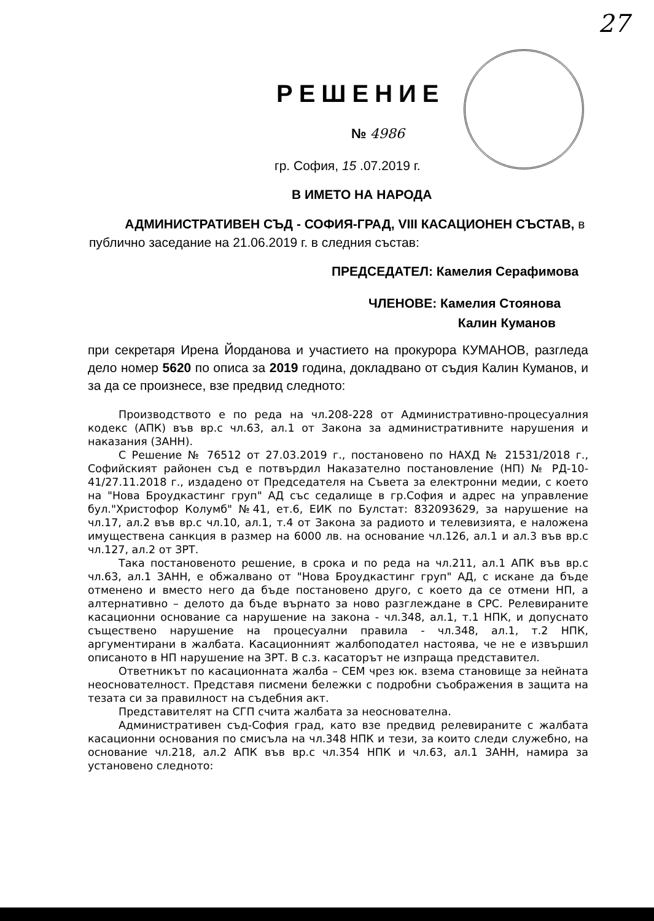27
РЕШЕНИЕ
№ 4986
гр. София, 15 .07.2019 г.
В ИМЕТО НА НАРОДА
АДМИНИСТРАТИВЕН СЪД - СОФИЯ-ГРАД, VIII КАСАЦИОНЕН СЪСТАВ, в публично заседание на 21.06.2019 г. в следния състав:
ПРЕДСЕДАТЕЛ: Камелия Серафимова
ЧЛЕНОВЕ: Камелия Стоянова
Калин Куманов
при секретаря Ирена Йорданова и участието на прокурора КУМАНОВ, разгледа дело номер 5620 по описа за 2019 година, докладвано от съдия Калин Куманов, и за да се произнесе, взе предвид следното:
Производството е по реда на чл.208-228 от Административно-процесуалния кодекс (АПК) във вр.с чл.63, ал.1 от Закона за административните нарушения и наказания (ЗАНН).
С Решение № 76512 от 27.03.2019 г., постановено по НАХД № 21531/2018 г., Софийският районен съд е потвърдил Наказателно постановление (НП) № РД-10-41/27.11.2018 г., издадено от Председателя на Съвета за електронни медии, с което на "Нова Броудкастинг груп" АД със седалище в гр.София и адрес на управление бул."Христофор Колумб" №41, ет.6, ЕИК по Булстат: 832093629, за нарушение на чл.17, ал.2 във вр.с чл.10, ал.1, т.4 от Закона за радиото и телевизията, е наложена имуществена санкция в размер на 6000 лв. на основание чл.126, ал.1 и ал.3 във вр.с чл.127, ал.2 от ЗРТ.
Така постановеното решение, в срока и по реда на чл.211, ал.1 АПК във вр.с чл.63, ал.1 ЗАНН, е обжалвано от "Нова Броудкастинг груп" АД, с искане да бъде отменено и вместо него да бъде постановено друго, с което да се отмени НП, а алтернативно – делото да бъде върнато за ново разглеждане в СРС. Релевираните касационни основание са нарушение на закона - чл.348, ал.1, т.1 НПК, и допуснато съществено нарушение на процесуални правила - чл.348, ал.1, т.2 НПК, аргументирани в жалбата. Касационният жалбоподател настоява, че не е извършил описаното в НП нарушение на ЗРТ. В с.з. касаторът не изпраща представител.
Ответникът по касационната жалба – СЕМ чрез юк. взема становище за нейната неоснователност. Представя писмени бележки с подробни съображения в защита на тезата си за правилност на съдебния акт.
Представителят на СГП счита жалбата за неоснователна.
Административен съд-София град, като взе предвид релевираните с жалбата касационни основания по смисъла на чл.348 НПК и тези, за които следи служебно, на основание чл.218, ал.2 АПК във вр.с чл.354 НПК и чл.63, ал.1 ЗАНН, намира за установено следното: